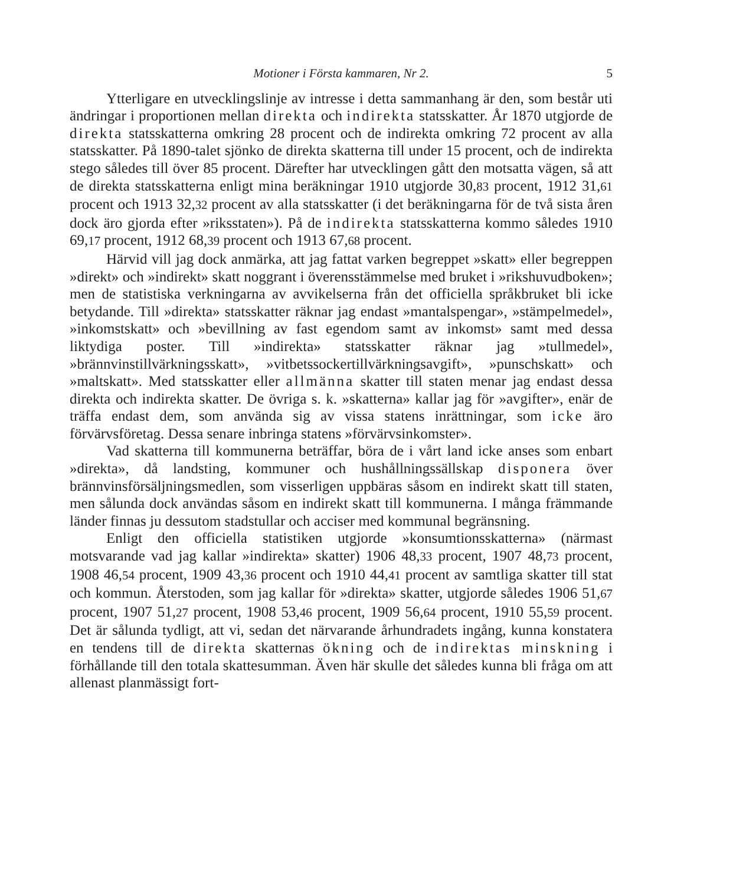Motioner i Första kammaren, Nr 2. 5
Ytterligare en utvecklingslinje av intresse i detta sammanhang är den, som består uti ändringar i proportionen mellan direkta och indirekta statsskatter. År 1870 utgjorde de direkta statsskatterna omkring 28 procent och de indirekta omkring 72 procent av alla statsskatter. På 1890-talet sjönko de direkta skatterna till under 15 procent, och de indirekta stego således till över 85 procent. Därefter har utvecklingen gått den motsatta vägen, så att de direkta statsskatterna enligt mina beräkningar 1910 utgjorde 30,83 procent, 1912 31,61 procent och 1913 32,32 procent av alla statsskatter (i det beräkningarna för de två sista åren dock äro gjorda efter »riksstaten»). På de indirekta statsskatterna kommo således 1910 69,17 procent, 1912 68,39 procent och 1913 67,68 procent.
Härvid vill jag dock anmärka, att jag fattat varken begreppet »skatt» eller begreppen »direkt» och »indirekt» skatt noggrant i överensstämmelse med bruket i »rikshuvudboken»; men de statistiska verkningarna av avvikelserna från det officiella språkbruket bli icke betydande. Till »direkta» statsskatter räknar jag endast »mantalspengar», »stämpelmedel», »inkomstskatt» och »bevillning av fast egendom samt av inkomst» samt med dessa liktydiga poster. Till »indirekta» statsskatter räknar jag »tullmedel», »brännvinstillvärkningsskatt», »vitbetssockertillvärkningsavgift», »punschskatt» och »maltskatt». Med statsskatter eller allmänna skatter till staten menar jag endast dessa direkta och indirekta skatter. De övriga s. k. »skatterna» kallar jag för »avgifter», enär de träffa endast dem, som använda sig av vissa statens inrättningar, som icke äro förvärvsföretag. Dessa senare inbringa statens »förvärvsinkomster».
Vad skatterna till kommunerna beträffar, böra de i vårt land icke anses som enbart »direkta», då landsting, kommuner och hushållningssällskap disponera över brännvinsförsäljningsmedlen, som visserligen uppbäras såsom en indirekt skatt till staten, men sålunda dock användas såsom en indirekt skatt till kommunerna. I många främmande länder finnas ju dessutom stadstullar och acciser med kommunal begränsning.
Enligt den officiella statistiken utgjorde »konsumtionsskatterna» (närmast motsvarande vad jag kallar »indirekta» skatter) 1906 48,33 procent, 1907 48,73 procent, 1908 46,54 procent, 1909 43,36 procent och 1910 44,41 procent av samtliga skatter till stat och kommun. Återstoden, som jag kallar för »direkta» skatter, utgjorde således 1906 51,67 procent, 1907 51,27 procent, 1908 53,46 procent, 1909 56,64 procent, 1910 55,59 procent. Det är sålunda tydligt, att vi, sedan det närvarande århundradets ingång, kunna konstatera en tendens till de direkta skatternas ökning och de indirektas minskning i förhållande till den totala skattesumman. Även här skulle det således kunna bli fråga om att allenast planmässigt fort-